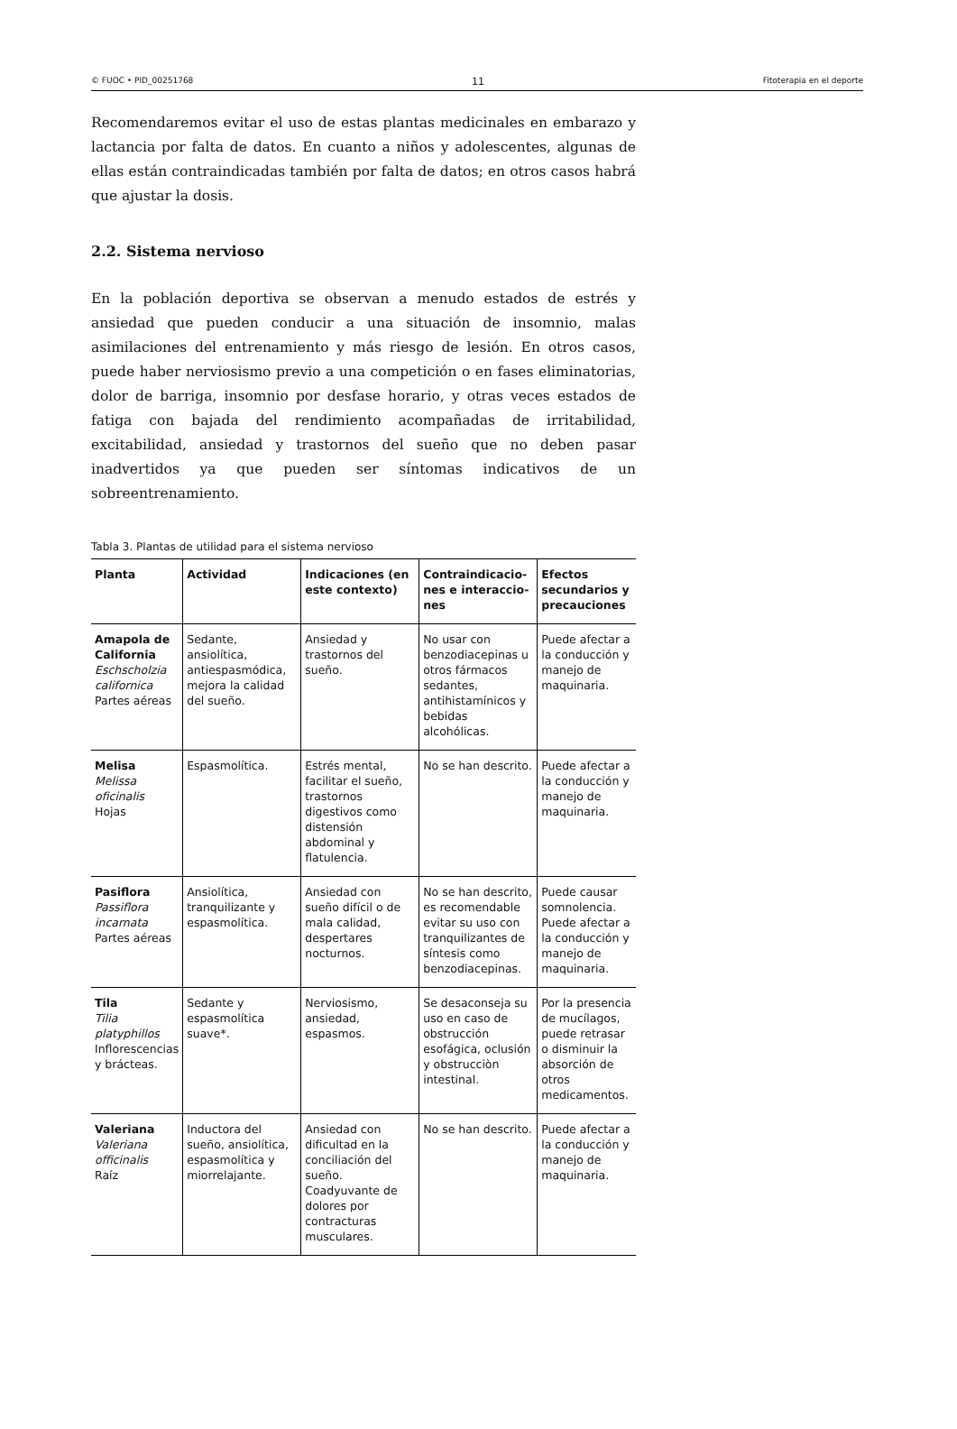© FUOC • PID_00251768 11 Fitoterapia en el deporte
Recomendaremos evitar el uso de estas plantas medicinales en embarazo y lactancia por falta de datos. En cuanto a niños y adolescentes, algunas de ellas están contraindicadas también por falta de datos; en otros casos habrá que ajustar la dosis.
2.2. Sistema nervioso
En la población deportiva se observan a menudo estados de estrés y ansiedad que pueden conducir a una situación de insomnio, malas asimilaciones del entrenamiento y más riesgo de lesión. En otros casos, puede haber nerviosismo previo a una competición o en fases eliminatorias, dolor de barriga, insomnio por desfase horario, y otras veces estados de fatiga con bajada del rendimiento acompañadas de irritabilidad, excitabilidad, ansiedad y trastornos del sueño que no deben pasar inadvertidos ya que pueden ser síntomas indicativos de un sobreentrenamiento.
Tabla 3. Plantas de utilidad para el sistema nervioso
| Planta | Actividad | Indicaciones (en este contexto) | Contraindicacio-nes e interaccio-nes | Efectos secundarios y precauciones |
| --- | --- | --- | --- | --- |
| Amapola de California Eschscholzia californica Partes aéreas | Sedante, ansiolítica, antiespasmódica, mejora la calidad del sueño. | Ansiedad y trastornos del sueño. | No usar con benzodiacepinas u otros fármacos sedantes, antihistamínicos y bebidas alcohólicas. | Puede afectar a la conducción y manejo de maquinaria. |
| Melisa Melissa oficinalis Hojas | Espasmolítica. | Estrés mental, facilitar el sueño, trastornos digestivos como distensión abdominal y flatulencia. | No se han descrito. | Puede afectar a la conducción y manejo de maquinaria. |
| Pasiflora Passiflora incarnata Partes aéreas | Ansiolítica, tranquilizante y espasmolítica. | Ansiedad con sueño difícil o de mala calidad, despertares nocturnos. | No se han descrito, es recomendable evitar su uso con tranquilizantes de síntesis como benzodiacepinas. | Puede causar somnolencia. Puede afectar a la conducción y manejo de maquinaria. |
| Tila Tilia platyphillos Inflorescencias y brácteas. | Sedante y espasmolítica suave*. | Nerviosismo, ansiedad, espasmos. | Se desaconseja su uso en caso de obstrucción esofágica, oclusión y obstrucciòn intestinal. | Por la presencia de mucílagos, puede retrasar o disminuir la absorción de otros medicamentos. |
| Valeriana Valeriana officinalis Raíz | Inductora del sueño, ansiolítica, espasmolítica y miorrelajante. | Ansiedad con dificultad en la conciliación del sueño. Coadyuvante de dolores por contracturas musculares. | No se han descrito. | Puede afectar a la conducción y manejo de maquinaria. |